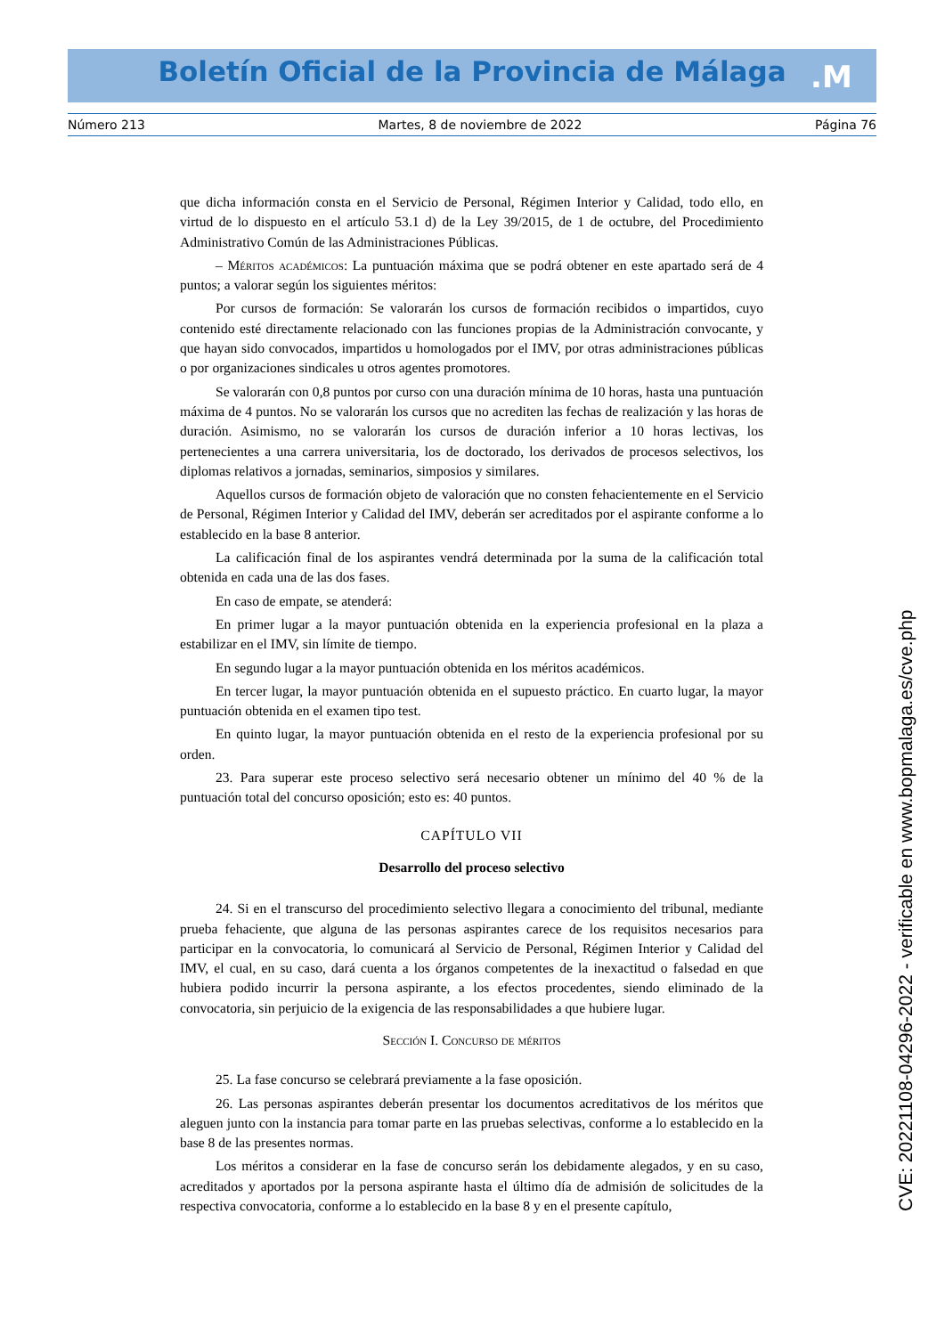Boletín Oficial de la Provincia de Málaga .M
Número 213 Martes, 8 de noviembre de 2022 Página 76
que dicha información consta en el Servicio de Personal, Régimen Interior y Calidad, todo ello, en virtud de lo dispuesto en el artículo 53.1 d) de la Ley 39/2015, de 1 de octubre, del Procedimiento Administrativo Común de las Administraciones Públicas.
– Méritos académicos: La puntuación máxima que se podrá obtener en este apartado será de 4 puntos; a valorar según los siguientes méritos:
Por cursos de formación: Se valorarán los cursos de formación recibidos o impartidos, cuyo contenido esté directamente relacionado con las funciones propias de la Administración convocante, y que hayan sido convocados, impartidos u homologados por el IMV, por otras administraciones públicas o por organizaciones sindicales u otros agentes promotores.
Se valorarán con 0,8 puntos por curso con una duración mínima de 10 horas, hasta una puntuación máxima de 4 puntos. No se valorarán los cursos que no acrediten las fechas de realización y las horas de duración. Asimismo, no se valorarán los cursos de duración inferior a 10 horas lectivas, los pertenecientes a una carrera universitaria, los de doctorado, los derivados de procesos selectivos, los diplomas relativos a jornadas, seminarios, simposios y similares.
Aquellos cursos de formación objeto de valoración que no consten fehacientemente en el Servicio de Personal, Régimen Interior y Calidad del IMV, deberán ser acreditados por el aspirante conforme a lo establecido en la base 8 anterior.
La calificación final de los aspirantes vendrá determinada por la suma de la calificación total obtenida en cada una de las dos fases.
En caso de empate, se atenderá:
En primer lugar a la mayor puntuación obtenida en la experiencia profesional en la plaza a estabilizar en el IMV, sin límite de tiempo.
En segundo lugar a la mayor puntuación obtenida en los méritos académicos.
En tercer lugar, la mayor puntuación obtenida en el supuesto práctico. En cuarto lugar, la mayor puntuación obtenida en el examen tipo test.
En quinto lugar, la mayor puntuación obtenida en el resto de la experiencia profesional por su orden.
23. Para superar este proceso selectivo será necesario obtener un mínimo del 40 % de la puntuación total del concurso oposición; esto es: 40 puntos.
CAPÍTULO VII
Desarrollo del proceso selectivo
24. Si en el transcurso del procedimiento selectivo llegara a conocimiento del tribunal, mediante prueba fehaciente, que alguna de las personas aspirantes carece de los requisitos necesarios para participar en la convocatoria, lo comunicará al Servicio de Personal, Régimen Interior y Calidad del IMV, el cual, en su caso, dará cuenta a los órganos competentes de la inexactitud o falsedad en que hubiera podido incurrir la persona aspirante, a los efectos procedentes, siendo eliminado de la convocatoria, sin perjuicio de la exigencia de las responsabilidades a que hubiere lugar.
Sección I. Concurso de méritos
25. La fase concurso se celebrará previamente a la fase oposición.
26. Las personas aspirantes deberán presentar los documentos acreditativos de los méritos que aleguen junto con la instancia para tomar parte en las pruebas selectivas, conforme a lo establecido en la base 8 de las presentes normas.
Los méritos a considerar en la fase de concurso serán los debidamente alegados, y en su caso, acreditados y aportados por la persona aspirante hasta el último día de admisión de solicitudes de la respectiva convocatoria, conforme a lo establecido en la base 8 y en el presente capítulo,
CVE: 20221108-04296-2022 - verificable en www.bopmalaga.es/cve.php